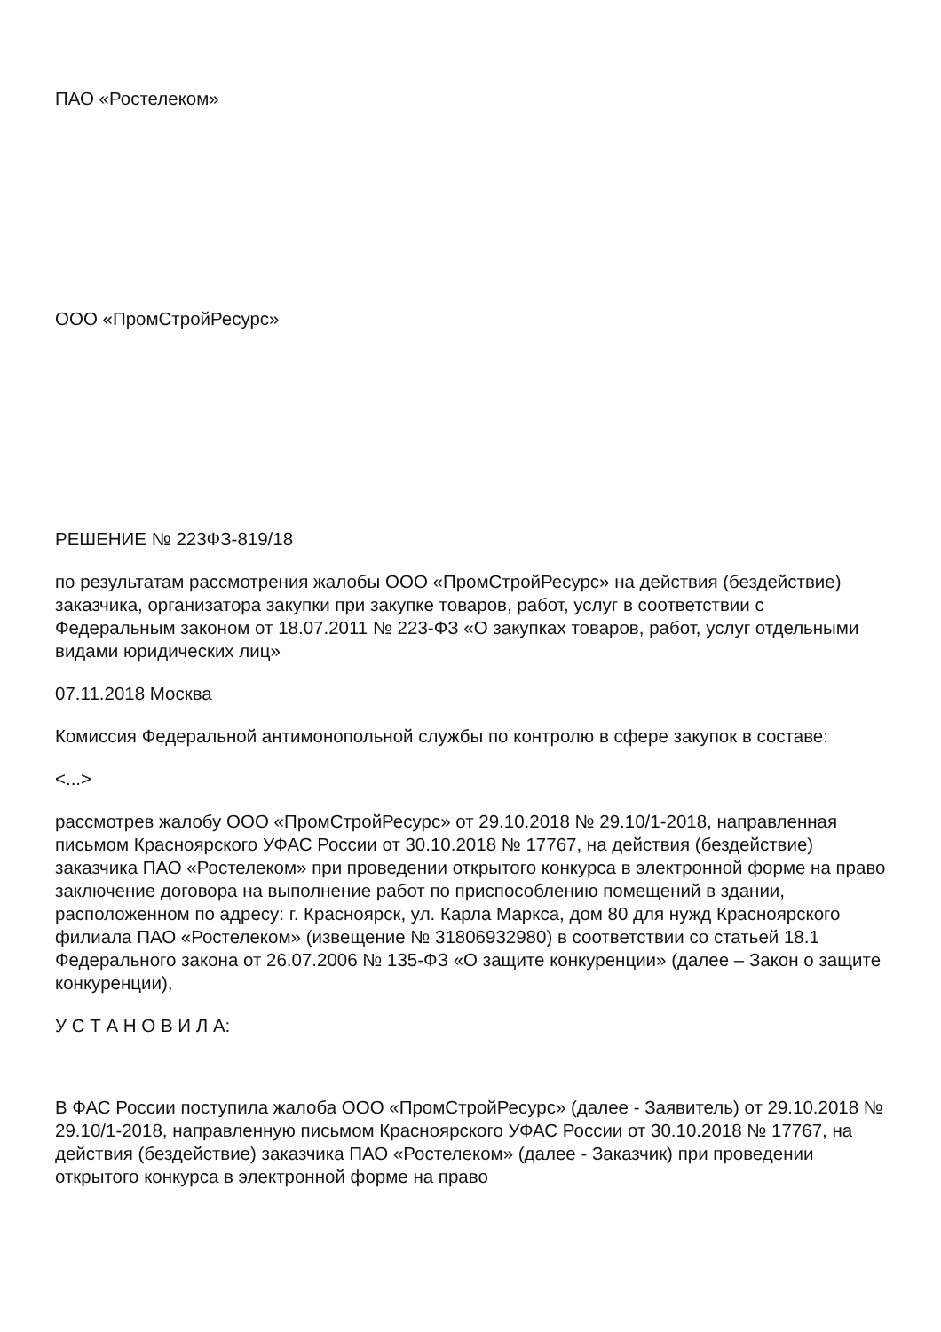ПАО «Ростелеком»
ООО «ПромСтройРесурс»
РЕШЕНИЕ № 223ФЗ-819/18
по результатам рассмотрения жалобы ООО «ПромСтройРесурс» на действия (бездействие) заказчика, организатора закупки при закупке товаров, работ, услуг в соответствии с Федеральным законом от 18.07.2011 № 223-ФЗ «О закупках товаров, работ, услуг отдельными видами юридических лиц»
07.11.2018 Москва
Комиссия Федеральной антимонопольной службы по контролю в сфере закупок в составе:
<...>
рассмотрев жалобу ООО «ПромСтройРесурс» от 29.10.2018 № 29.10/1-2018, направленная письмом Красноярского УФАС России от 30.10.2018 № 17767, на действия (бездействие) заказчика ПАО «Ростелеком» при проведении открытого конкурса в электронной форме на право заключение договора на выполнение работ по приспособлению помещений в здании, расположенном по адресу: г. Красноярск, ул. Карла Маркса, дом 80 для нужд Красноярского филиала ПАО «Ростелеком» (извещение № 31806932980) в соответствии со статьей 18.1 Федерального закона от 26.07.2006 № 135-ФЗ «О защите конкуренции» (далее – Закон о защите конкуренции),
У С Т А Н О В И Л А:
В ФАС России поступила жалоба ООО «ПромСтройРесурс» (далее - Заявитель) от 29.10.2018 № 29.10/1-2018, направленную письмом Красноярского УФАС России от 30.10.2018 № 17767, на действия (бездействие) заказчика ПАО «Ростелеком» (далее - Заказчик) при проведении открытого конкурса в электронной форме на право